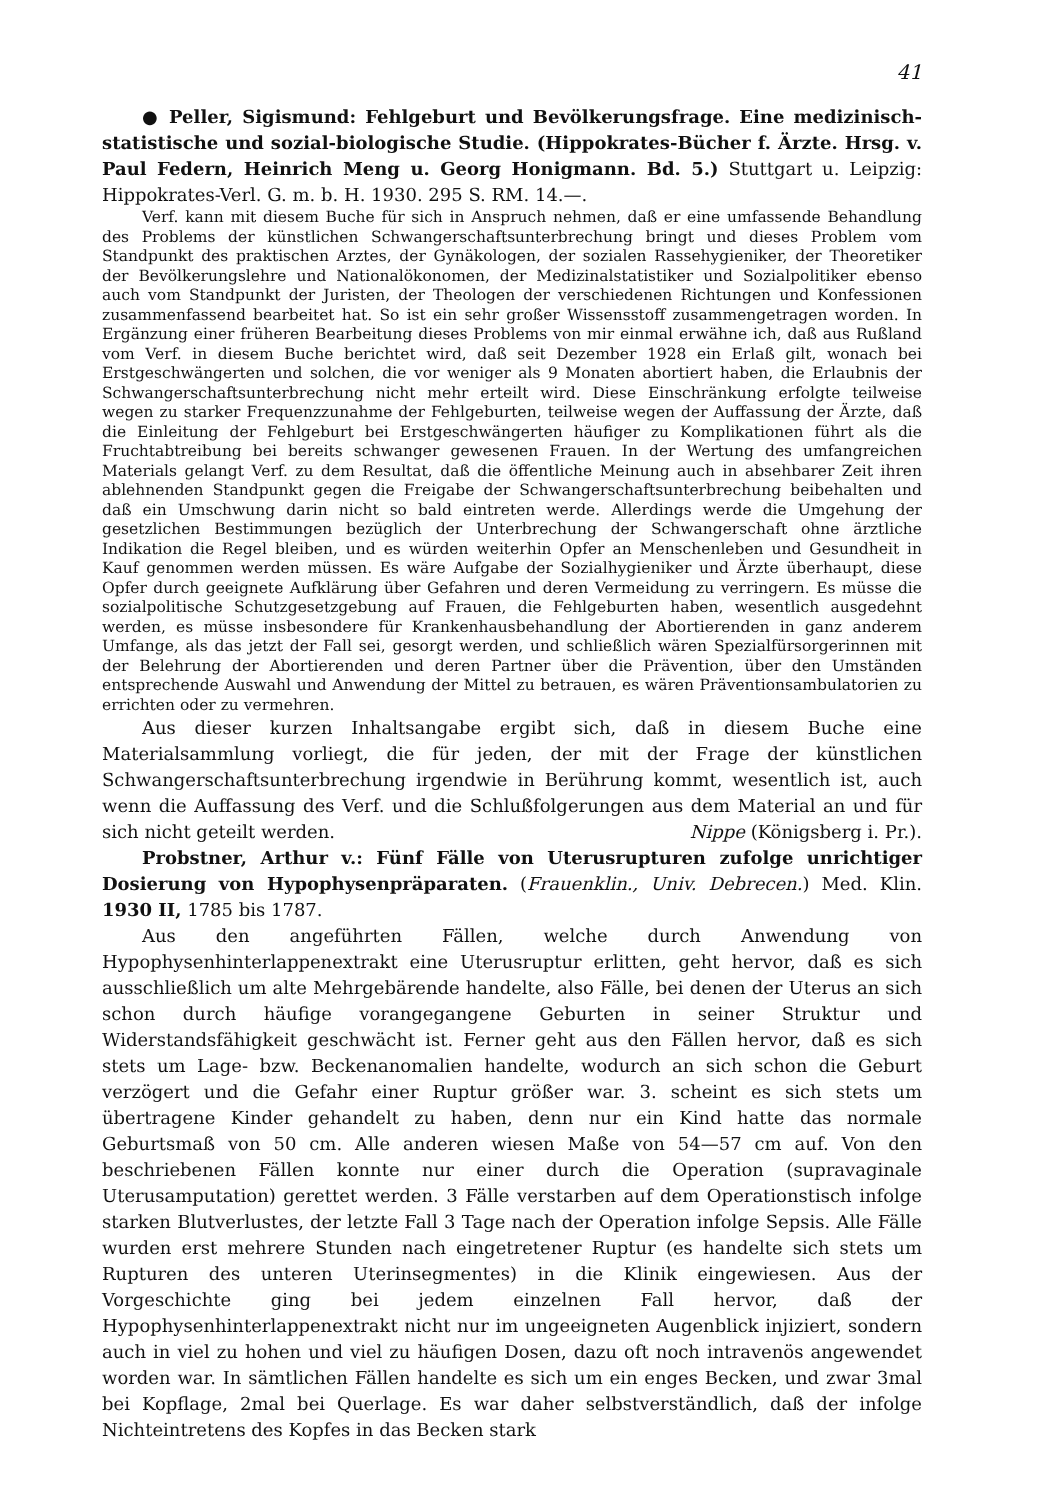41
● Peller, Sigismund: Fehlgeburt und Bevölkerungsfrage. Eine medizinisch-statistische und sozial-biologische Studie. (Hippokrates-Bücher f. Ärzte. Hrsg. v. Paul Federn, Heinrich Meng u. Georg Honigmann. Bd. 5.) Stuttgart u. Leipzig: Hippokrates-Verl. G. m. b. H. 1930. 295 S. RM. 14.—.
Verf. kann mit diesem Buche für sich in Anspruch nehmen, daß er eine umfassende Behandlung des Problems der künstlichen Schwangerschaftsunterbrechung bringt und dieses Problem vom Standpunkt des praktischen Arztes, der Gynäkologen, der sozialen Rassehygieniker, der Theoretiker der Bevölkerungslehre und Nationalökonomen, der Medizinalstatistiker und Sozialpolitiker ebenso auch vom Standpunkt der Juristen, der Theologen der verschiedenen Richtungen und Konfessionen zusammenfassend bearbeitet hat. So ist ein sehr großer Wissensstoff zusammengetragen worden. In Ergänzung einer früheren Bearbeitung dieses Problems von mir einmal erwähne ich, daß aus Rußland vom Verf. in diesem Buche berichtet wird, daß seit Dezember 1928 ein Erlaß gilt, wonach bei Erstgeschwängerten und solchen, die vor weniger als 9 Monaten abortiert haben, die Erlaubnis der Schwangerschaftsunterbrechung nicht mehr erteilt wird. Diese Einschränkung erfolgte teilweise wegen zu starker Frequenzzunahme der Fehlgeburten, teilweise wegen der Auffassung der Ärzte, daß die Einleitung der Fehlgeburt bei Erstgeschwängerten häufiger zu Komplikationen führt als die Fruchtabtreibung bei bereits schwanger gewesenen Frauen. In der Wertung des umfangreichen Materials gelangt Verf. zu dem Resultat, daß die öffentliche Meinung auch in absehbarer Zeit ihren ablehnenden Standpunkt gegen die Freigabe der Schwangerschaftsunterbrechung beibehalten und daß ein Umschwung darin nicht so bald eintreten werde. Allerdings werde die Umgehung der gesetzlichen Bestimmungen bezüglich der Unterbrechung der Schwangerschaft ohne ärztliche Indikation die Regel bleiben, und es würden weiterhin Opfer an Menschenleben und Gesundheit in Kauf genommen werden müssen. Es wäre Aufgabe der Sozialhygieniker und Ärzte überhaupt, diese Opfer durch geeignete Aufklärung über Gefahren und deren Vermeidung zu verringern. Es müsse die sozialpolitische Schutzgesetzgebung auf Frauen, die Fehlgeburten haben, wesentlich ausgedehnt werden, es müsse insbesondere für Krankenhausbehandlung der Abortierenden in ganz anderem Umfange, als das jetzt der Fall sei, gesorgt werden, und schließlich wären Spezialfürsorgerinnen mit der Belehrung der Abortierenden und deren Partner über die Prävention, über den Umständen entsprechende Auswahl und Anwendung der Mittel zu betrauen, es wären Präventionsambulatorien zu errichten oder zu vermehren.
Aus dieser kurzen Inhaltsangabe ergibt sich, daß in diesem Buche eine Materialsammlung vorliegt, die für jeden, der mit der Frage der künstlichen Schwangerschaftsunterbrechung irgendwie in Berührung kommt, wesentlich ist, auch wenn die Auffassung des Verf. und die Schlußfolgerungen aus dem Material an und für sich nicht geteilt werden. Nippe (Königsberg i. Pr.).
Probstner, Arthur v.: Fünf Fälle von Uterusrupturen zufolge unrichtiger Dosierung von Hypophysenpräparaten. (Frauenklin., Univ. Debrecen.) Med. Klin. 1930 II, 1785 bis 1787.
Aus den angeführten Fällen, welche durch Anwendung von Hypophysenhinterlappenextrakt eine Uterusruptur erlitten, geht hervor, daß es sich ausschließlich um alte Mehrgebärende handelte, also Fälle, bei denen der Uterus an sich schon durch häufige vorangegangene Geburten in seiner Struktur und Widerstandsfähigkeit geschwächt ist. Ferner geht aus den Fällen hervor, daß es sich stets um Lage- bzw. Beckenanomalien handelte, wodurch an sich schon die Geburt verzögert und die Gefahr einer Ruptur größer war. 3. scheint es sich stets um übertragene Kinder gehandelt zu haben, denn nur ein Kind hatte das normale Geburtsmaß von 50 cm. Alle anderen wiesen Maße von 54—57 cm auf. Von den beschriebenen Fällen konnte nur einer durch die Operation (supravaginale Uterusamputation) gerettet werden. 3 Fälle verstarben auf dem Operationstisch infolge starken Blutverlustes, der letzte Fall 3 Tage nach der Operation infolge Sepsis. Alle Fälle wurden erst mehrere Stunden nach eingetretener Ruptur (es handelte sich stets um Rupturen des unteren Uterinsegmentes) in die Klinik eingewiesen. Aus der Vorgeschichte ging bei jedem einzelnen Fall hervor, daß der Hypophysenhinterlappenextrakt nicht nur im ungeeigneten Augenblick injiziert, sondern auch in viel zu hohen und viel zu häufigen Dosen, dazu oft noch intravenös angewendet worden war. In sämtlichen Fällen handelte es sich um ein enges Becken, und zwar 3mal bei Kopflage, 2mal bei Querlage. Es war daher selbstverständlich, daß der infolge Nichteintretens des Kopfes in das Becken stark